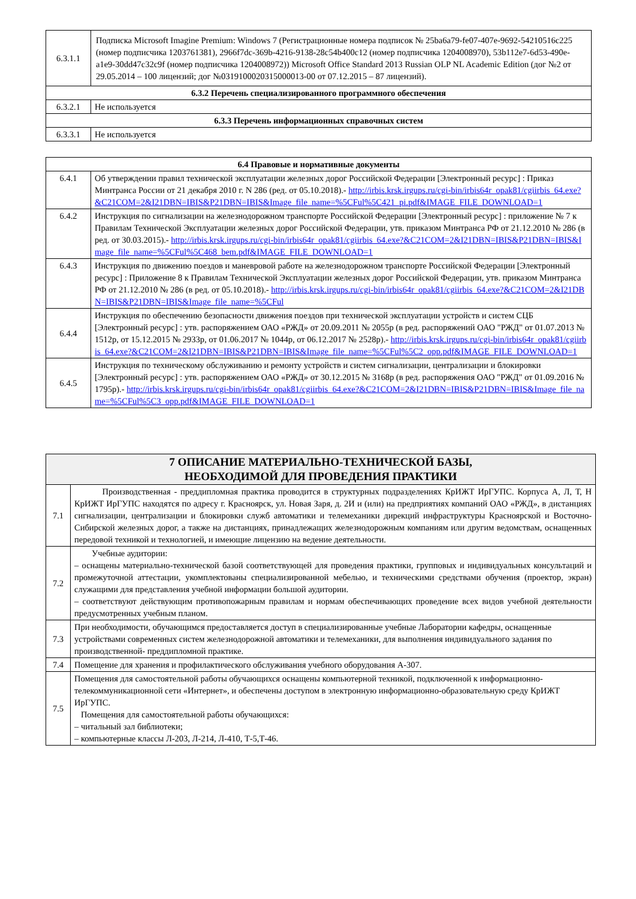| 6.3.1.1 | Подписка Microsoft Imagine Premium: Windows 7 (Регистрационные номера подписок № 25ba6a79-fe07-407e-9692-54210516c225 (номер подписчика 1203761381), 2966f7dc-369b-4216-9138-28c54b400c12 (номер подписчика 1204008970), 53b112e7-6d53-490e-a1e9-30dd47c32c9f (номер подписчика 1204008972)) Microsoft Office Standard 2013 Russian OLP NL Academic Edition (дог №2 от 29.05.2014 – 100 лицензий; дог №0319100020315000013-00 от 07.12.2015 – 87 лицензий). |
| 6.3.2 Перечень специализированного программного обеспечения | |
| 6.3.2.1 | Не используется |
| 6.3.3 Перечень информационных справочных систем | |
| 6.3.3.1 | Не используется |
| 6.4 Правовые и нормативные документы | |
| --- | --- |
| 6.4.1 | Об утверждении правил технической эксплуатации железных дорог Российской Федерации [Электронный ресурс] : Приказ Минтранса России от 21 декабря 2010 г. N 286 (ред. от 05.10.2018).- http://irbis.krsk.irgups.ru/cgi-bin/irbis64r_opak81/cgiirbis_64.exe?&C21COM=2&I21DBN=IBIS&P21DBN=IBIS&Image_file_name=%5CFul%5C421_pi.pdf&IMAGE_FILE_DOWNLOAD=1 |
| 6.4.2 | Инструкция по сигнализации на железнодорожном транспорте Российской Федерации [Электронный ресурс] : приложение № 7 к Правилам Технической Эксплуатации железных дорог Российской Федерации, утв. приказом Минтранса РФ от 21.12.2010 № 286 (в ред. от 30.03.2015).- http://irbis.krsk.irgups.ru/cgi-bin/irbis64r_opak81/cgiirbis_64.exe?&C21COM=2&I21DBN=IBIS&P21DBN=IBIS&Image_file_name=%5CFul%5C468_bem.pdf&IMAGE_FILE_DOWNLOAD=1 |
| 6.4.3 | Инструкция по движению поездов и маневровой работе на железнодорожном транспорте Российской Федерации [Электронный ресурс] : Приложение 8 к Правилам Технической Эксплуатации железных дорог Российской Федерации, утв. приказом Минтранса РФ от 21.12.2010 № 286 (в ред. от 05.10.2018).- http://irbis.krsk.irgups.ru/cgi-bin/irbis64r_opak81/cgiirbis_64.exe?&C21COM=2&I21DBN=IBIS&P21DBN=IBIS&Image_file_name=%5CFul |
| 6.4.4 | Инструкция по обеспечению безопасности движения поездов при технической эксплуатации устройств и систем СЦБ [Электронный ресурс] : утв. распоряжением ОАО «РЖД» от 20.09.2011 № 2055р (в ред. распоряжений ОАО "РЖД" от 01.07.2013 № 1512р, от 15.12.2015 № 2933р, от 01.06.2017 № 1044р, от 06.12.2017 № 2528р).- http://irbis.krsk.irgups.ru/cgi-bin/irbis64r_opak81/cgiirbis_64.exe?&C21COM=2&I21DBN=IBIS&P21DBN=IBIS&Image_file_name=%5CFul%5C2_opp.pdf&IMAGE_FILE_DOWNLOAD=1 |
| 6.4.5 | Инструкция по техническому обслуживанию и ремонту устройств и систем сигнализации, централизации и блокировки [Электронный ресурс] : утв. распоряжением ОАО «РЖД» от 30.12.2015 № 3168р (в ред. распоряжения ОАО "РЖД" от 01.09.2016 № 1795р).- http://irbis.krsk.irgups.ru/cgi-bin/irbis64r_opak81/cgiirbis_64.exe?&C21COM=2&I21DBN=IBIS&P21DBN=IBIS&Image_file_name=%5CFul%5C3_opp.pdf&IMAGE_FILE_DOWNLOAD=1 |
| 7 ОПИСАНИЕ МАТЕРИАЛЬНО-ТЕХНИЧЕСКОЙ БАЗЫ, НЕОБХОДИМОЙ ДЛЯ ПРОВЕДЕНИЯ ПРАКТИКИ | |
| --- | --- |
| 7.1 | Производственная - преддипломная практика проводится в структурных подразделениях КрИЖТ ИрГУПС. Корпуса А, Л, Т, Н КрИЖТ ИрГУПС находятся по адресу г. Красноярск, ул. Новая Заря, д. 2И и (или) на предприятиях компаний ОАО «РЖД», в дистанциях сигнализации, централизации и блокировки служб автоматики и телемеханики дирекций инфраструктуры Красноярской и Восточно-Сибирской железных дорог, а также на дистанциях, принадлежащих железнодорожным компаниям или другим ведомствам, оснащенных передовой техникой и технологией, и имеющие лицензию на ведение деятельности. |
| 7.2 | Учебные аудитории: – оснащены материально-технической базой соответствующей для проведения практики, групповых и индивидуальных консультаций и промежуточной аттестации, укомплектованы специализированной мебелью, и техническими средствами обучения (проектор, экран) служащими для представления учебной информации большой аудитории. – соответствуют действующим противопожарным правилам и нормам обеспечивающих проведение всех видов учебной деятельности предусмотренных учебным планом. |
| 7.3 | При необходимости, обучающимся предоставляется доступ в специализированные учебные Лаборатории кафедры, оснащенные устройствами современных систем железнодорожной автоматики и телемеханики, для выполнения индивидуального задания по производственной- преддипломной практике. |
| 7.4 | Помещение для хранения и профилактического обслуживания учебного оборудования А-307. |
| 7.5 | Помещения для самостоятельной работы обучающихся оснащены компьютерной техникой, подключенной к информационно-телекоммуникационной сети «Интернет», и обеспечены доступом в электронную информационно-образовательную среду КрИЖТ ИрГУПС. Помещения для самостоятельной работы обучающихся: – читальный зал библиотеки; – компьютерные классы Л-203, Л-214, Л-410, Т-5,Т-46. |